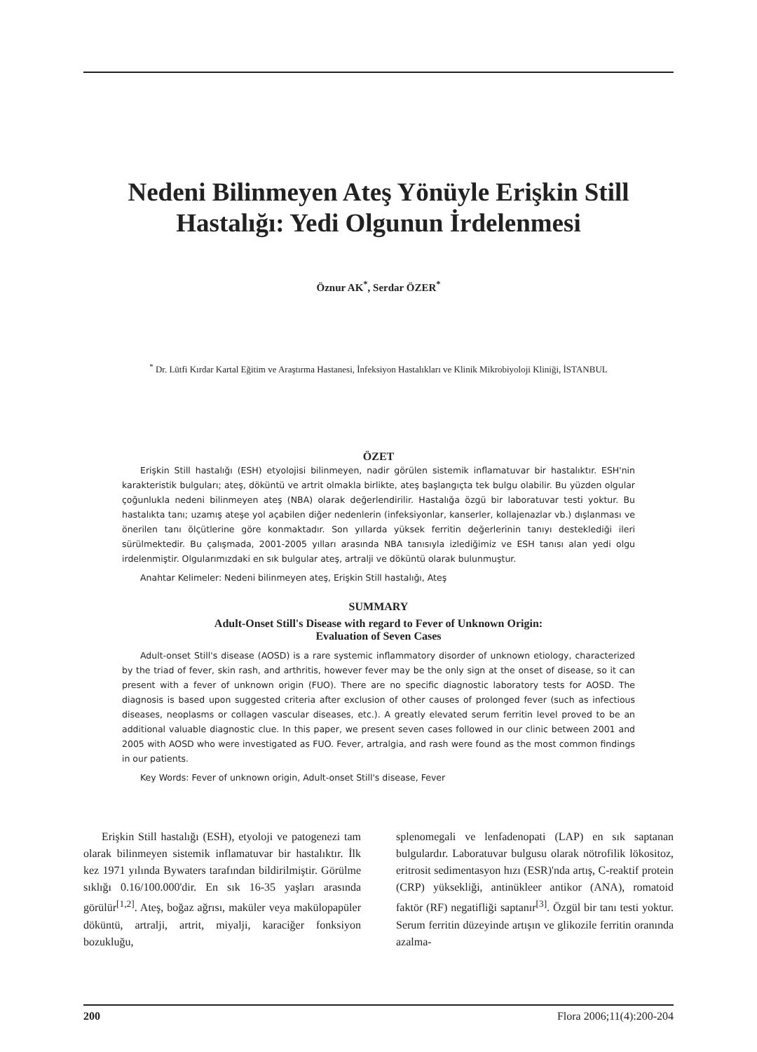Nedeni Bilinmeyen Ateş Yönüyle Erişkin Still Hastalığı: Yedi Olgunun İrdelenmesi
Öznur AK<sup>*</sup>, Serdar ÖZER<sup>*</sup>
<sup>*</sup> Dr. Lütfi Kırdar Kartal Eğitim ve Araştırma Hastanesi, İnfeksiyon Hastalıkları ve Klinik Mikrobiyoloji Kliniği, İSTANBUL
ÖZET
Erişkin Still hastalığı (ESH) etyolojisi bilinmeyen, nadir görülen sistemik inflamatuvar bir hastalıktır. ESH'nin karakteristik bulguları; ateş, döküntü ve artrit olmakla birlikte, ateş başlangıçta tek bulgu olabilir. Bu yüzden olgular çoğunlukla nedeni bilinmeyen ateş (NBA) olarak değerlendirilir. Hastalığa özgü bir laboratuvar testi yoktur. Bu hastalıkta tanı; uzamış ateşe yol açabilen diğer nedenlerin (infeksiyonlar, kanserler, kollajenazlar vb.) dışlanması ve önerilen tanı ölçütlerine göre konmaktadır. Son yıllarda yüksek ferritin değerlerinin tanıyı desteklediği ileri sürülmektedir. Bu çalışmada, 2001-2005 yılları arasında NBA tanısıyla izlediğimiz ve ESH tanısı alan yedi olgu irdelenmiştir. Olgularımızdaki en sık bulgular ateş, artralji ve döküntü olarak bulunmuştur.
Anahtar Kelimeler: Nedeni bilinmeyen ateş, Erişkin Still hastalığı, Ateş
SUMMARY
Adult-Onset Still's Disease with regard to Fever of Unknown Origin:
Evaluation of Seven Cases
Adult-onset Still's disease (AOSD) is a rare systemic inflammatory disorder of unknown etiology, characterized by the triad of fever, skin rash, and arthritis, however fever may be the only sign at the onset of disease, so it can present with a fever of unknown origin (FUO). There are no specific diagnostic laboratory tests for AOSD. The diagnosis is based upon suggested criteria after exclusion of other causes of prolonged fever (such as infectious diseases, neoplasms or collagen vascular diseases, etc.). A greatly elevated serum ferritin level proved to be an additional valuable diagnostic clue. In this paper, we present seven cases followed in our clinic between 2001 and 2005 with AOSD who were investigated as FUO. Fever, artralgia, and rash were found as the most common findings in our patients.
Key Words: Fever of unknown origin, Adult-onset Still's disease, Fever
Erişkin Still hastalığı (ESH), etyoloji ve patogenezi tam olarak bilinmeyen sistemik inflamatuvar bir hastalıktır. İlk kez 1971 yılında Bywaters tarafından bildirilmiştir. Görülme sıklığı 0.16/100.000'dir. En sık 16-35 yaşları arasında görülür<sup>[1,2]</sup>. Ateş, boğaz ağrısı, maküler veya makülopapüler döküntü, artralji, artrit, miyalji, karaciğer fonksiyon bozukluğu,
splenomegali ve lenfadenopati (LAP) en sık saptanan bulgulardır. Laboratuvar bulgusu olarak nötrofilik lökositoz, eritrosit sedimentasyon hızı (ESR)'nda artış, C-reaktif protein (CRP) yüksekliği, antinükleer antikor (ANA), romatoid faktör (RF) negatifliği saptanır<sup>[3]</sup>. Özgül bir tanı testi yoktur. Serum ferritin düzeyinde artışın ve glikozile ferritin oranında azalma-
200 Flora 2006;11(4):200-204